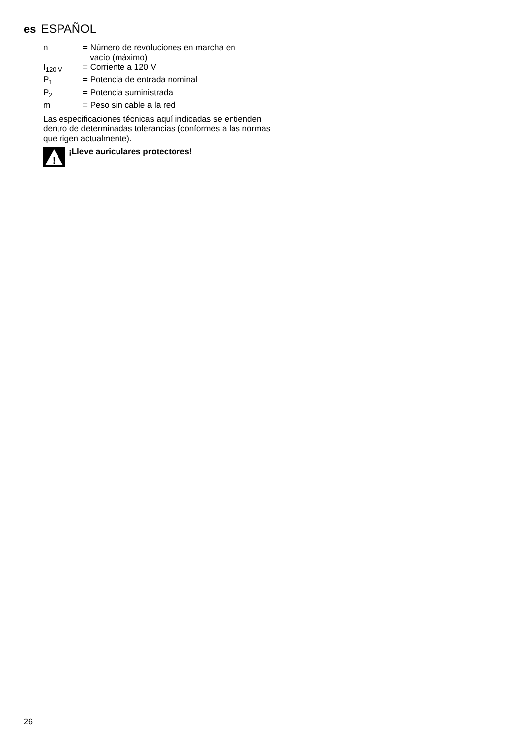es ESPAÑOL
| n | = Número de revoluciones en marcha en vacío (máximo) |
| I<sub>120 V</sub> | = Corriente a 120 V |
| P<sub>1</sub> | = Potencia de entrada nominal |
| P<sub>2</sub> | = Potencia suministrada |
| m | = Peso sin cable a la red |
Las especificaciones técnicas aquí indicadas se entienden dentro de determinadas tolerancias (conformes a las normas que rigen actualmente).
!
¡Lleve auriculares protectores!
26